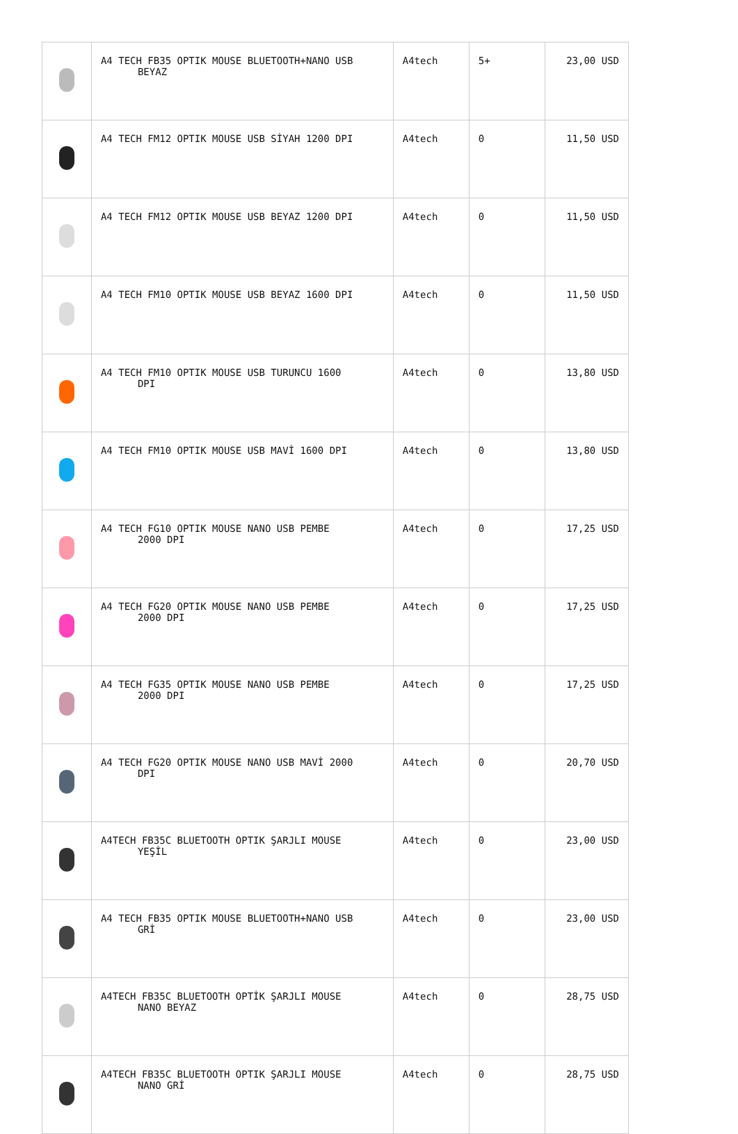| | A4 TECH FB35 OPTIK MOUSE BLUETOOTH+NANO USB BEYAZ | A4tech | 5+ | 23,00 USD |
| | A4 TECH FM12 OPTIK MOUSE USB SİYAH 1200 DPI | A4tech | 0 | 11,50 USD |
| | A4 TECH FM12 OPTIK MOUSE USB BEYAZ 1200 DPI | A4tech | 0 | 11,50 USD |
| | A4 TECH FM10 OPTIK MOUSE USB BEYAZ 1600 DPI | A4tech | 0 | 11,50 USD |
| | A4 TECH FM10 OPTIK MOUSE USB TURUNCU 1600 DPI | A4tech | 0 | 13,80 USD |
| | A4 TECH FM10 OPTIK MOUSE USB MAVİ 1600 DPI | A4tech | 0 | 13,80 USD |
| | A4 TECH FG10 OPTIK MOUSE NANO USB PEMBE 2000 DPI | A4tech | 0 | 17,25 USD |
| | A4 TECH FG20 OPTIK MOUSE NANO USB PEMBE 2000 DPI | A4tech | 0 | 17,25 USD |
| | A4 TECH FG35 OPTIK MOUSE NANO USB PEMBE 2000 DPI | A4tech | 0 | 17,25 USD |
| | A4 TECH FG20 OPTIK MOUSE NANO USB MAVİ 2000 DPI | A4tech | 0 | 20,70 USD |
| | A4TECH FB35C BLUETOOTH OPTIK ŞARJLI MOUSE YEŞİL | A4tech | 0 | 23,00 USD |
| | A4 TECH FB35 OPTIK MOUSE BLUETOOTH+NANO USB GRİ | A4tech | 0 | 23,00 USD |
| | A4TECH FB35C BLUETOOTH OPTİK ŞARJLI MOUSE NANO BEYAZ | A4tech | 0 | 28,75 USD |
| | A4TECH FB35C BLUETOOTH OPTIK ŞARJLI MOUSE NANO GRİ | A4tech | 0 | 28,75 USD |